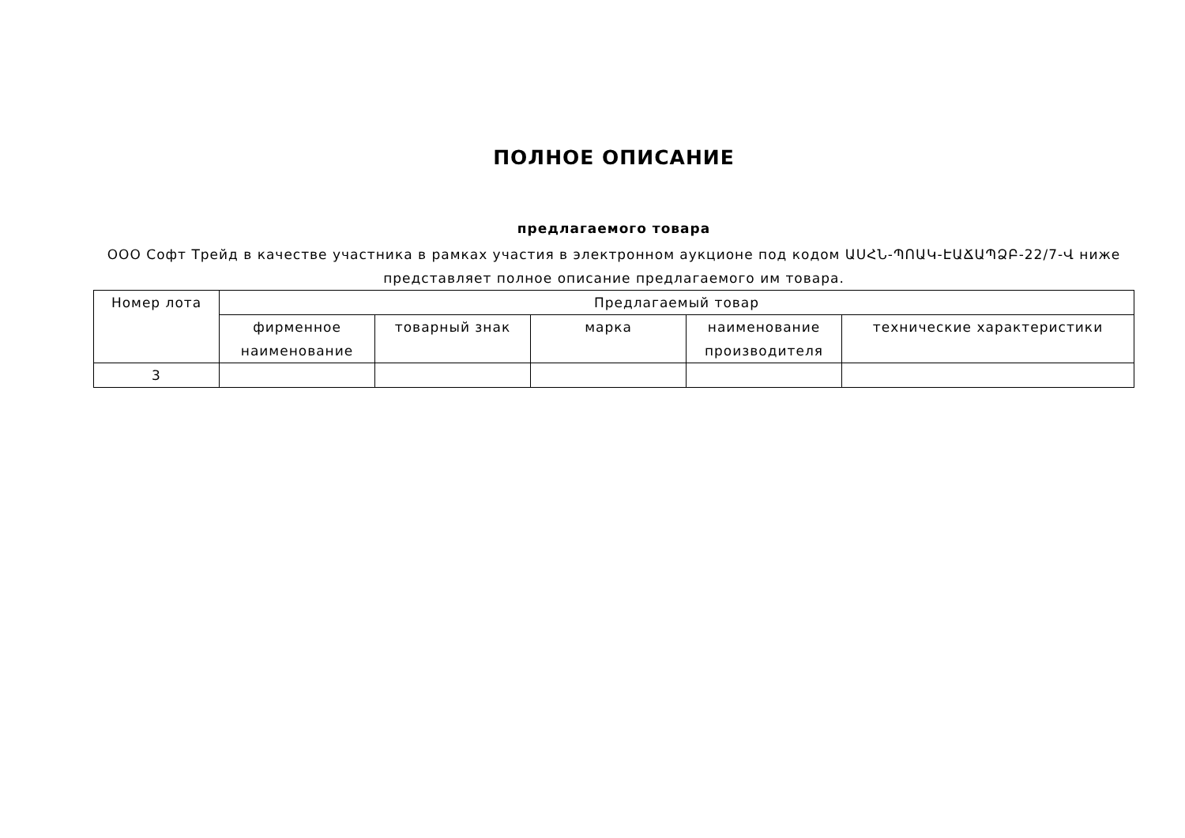ПОЛНОЕ ОПИСАНИЕ
предлагаемого товара
ООО Софт Трейд в качестве участника в рамках участия в электронном аукционе под кодом ԱՍՀՆ-ՊՈԱԿ-ԷԱՃԱՊՁԲ-22/7-Վ ниже представляет полное описание предлагаемого им товара.
| Номер лота | Предлагаемый товар | | | | |
| --- | --- | --- | --- | --- | --- |
| | фирменное наименование | товарный знак | марка | наименование производителя | технические характеристики |
| 3 | | | | | |